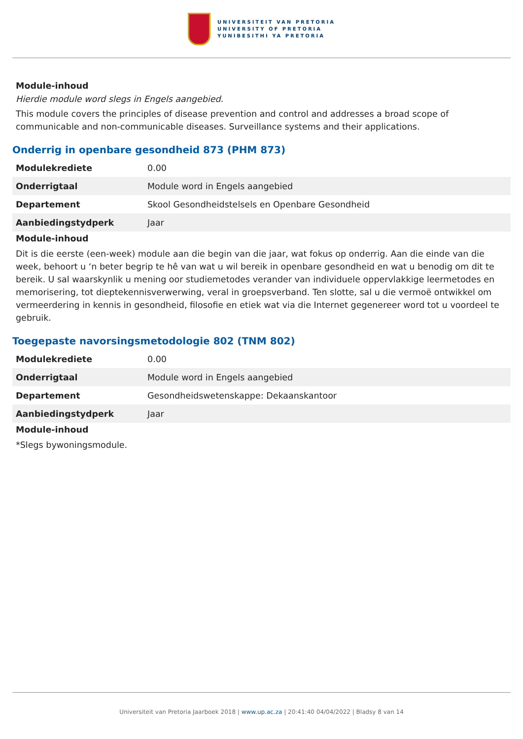UNIVERSITEIT VAN PRETORIA
UNIVERSITY OF PRETORIA
YUNIBESITHI YA PRETORIA
Module-inhoud
Hierdie module word slegs in Engels aangebied.
This module covers the principles of disease prevention and control and addresses a broad scope of communicable and non-communicable diseases. Surveillance systems and their applications.
Onderrig in openbare gesondheid 873 (PHM 873)
| Modulekrediete | 0.00 |
| Onderrigtaal | Module word in Engels aangebied |
| Departement | Skool Gesondheidstelsels en Openbare Gesondheid |
| Aanbiedingstydperk | Jaar |
Module-inhoud
Dit is die eerste (een-week) module aan die begin van die jaar, wat fokus op onderrig. Aan die einde van die week, behoort u ‘n beter begrip te hê van wat u wil bereik in openbare gesondheid en wat u benodig om dit te bereik. U sal waarskynlik u mening oor studiemetodes verander van individuele oppervlakkige leermetodes en memorisering, tot dieptekennisverwerwing, veral in groepsverband. Ten slotte, sal u die vermoë ontwikkel om vermeerdering in kennis in gesondheid, filosofie en etiek wat via die Internet gegenereer word tot u voordeel te gebruik.
Toegepaste navorsingsmetodologie 802 (TNM 802)
| Modulekrediete | 0.00 |
| Onderrigtaal | Module word in Engels aangebied |
| Departement | Gesondheidswetenskappe: Dekaanskantoor |
| Aanbiedingstydperk | Jaar |
Module-inhoud
*Slegs bywoningsmodule.
Universiteit van Pretoria Jaarboek 2018 | www.up.ac.za | 20:41:40 04/04/2022 | Bladsy 8 van 14